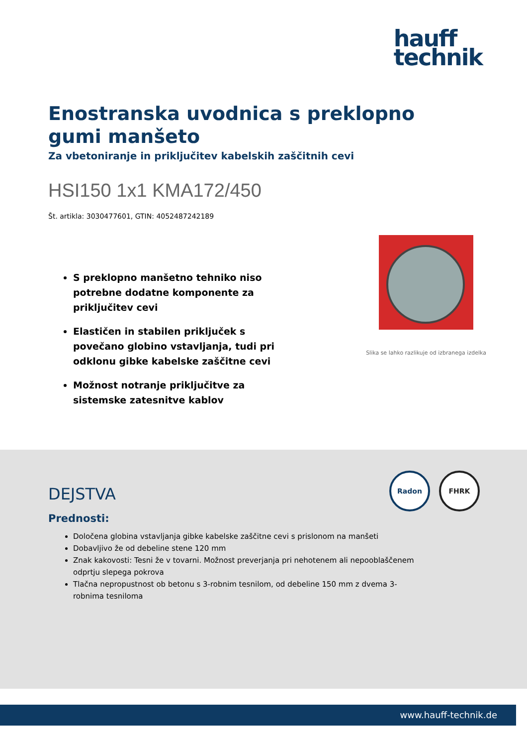hauff
technik
Enostranska uvodnica s preklopno gumi manšeto
Za vbetoniranje in priključitev kabelskih zaščitnih cevi
HSI150 1x1 KMA172/450
Št. artikla: 3030477601, GTIN: 4052487242189
S preklopno manšetno tehniko niso potrebne dodatne komponente za priključitev cevi
Elastičen in stabilen priključek s povečano globino vstavljanja, tudi pri odklonu gibke kabelske zaščitne cevi
Možnost notranje priključitve za sistemske zatesnitve kablov
Slika se lahko razlikuje od izbranega izdelka
Radon
FHRK
DEJSTVA
Prednosti:
Določena globina vstavljanja gibke kabelske zaščitne cevi s prislonom na manšeti
Dobavljivo že od debeline stene 120 mm
Znak kakovosti: Tesni že v tovarni. Možnost preverjanja pri nehotenem ali nepooblaščenem odprtju slepega pokrova
Tlačna nepropustnost ob betonu s 3-robnim tesnilom, od debeline 150 mm z dvema 3-robnima tesniloma
www.hauff-technik.de